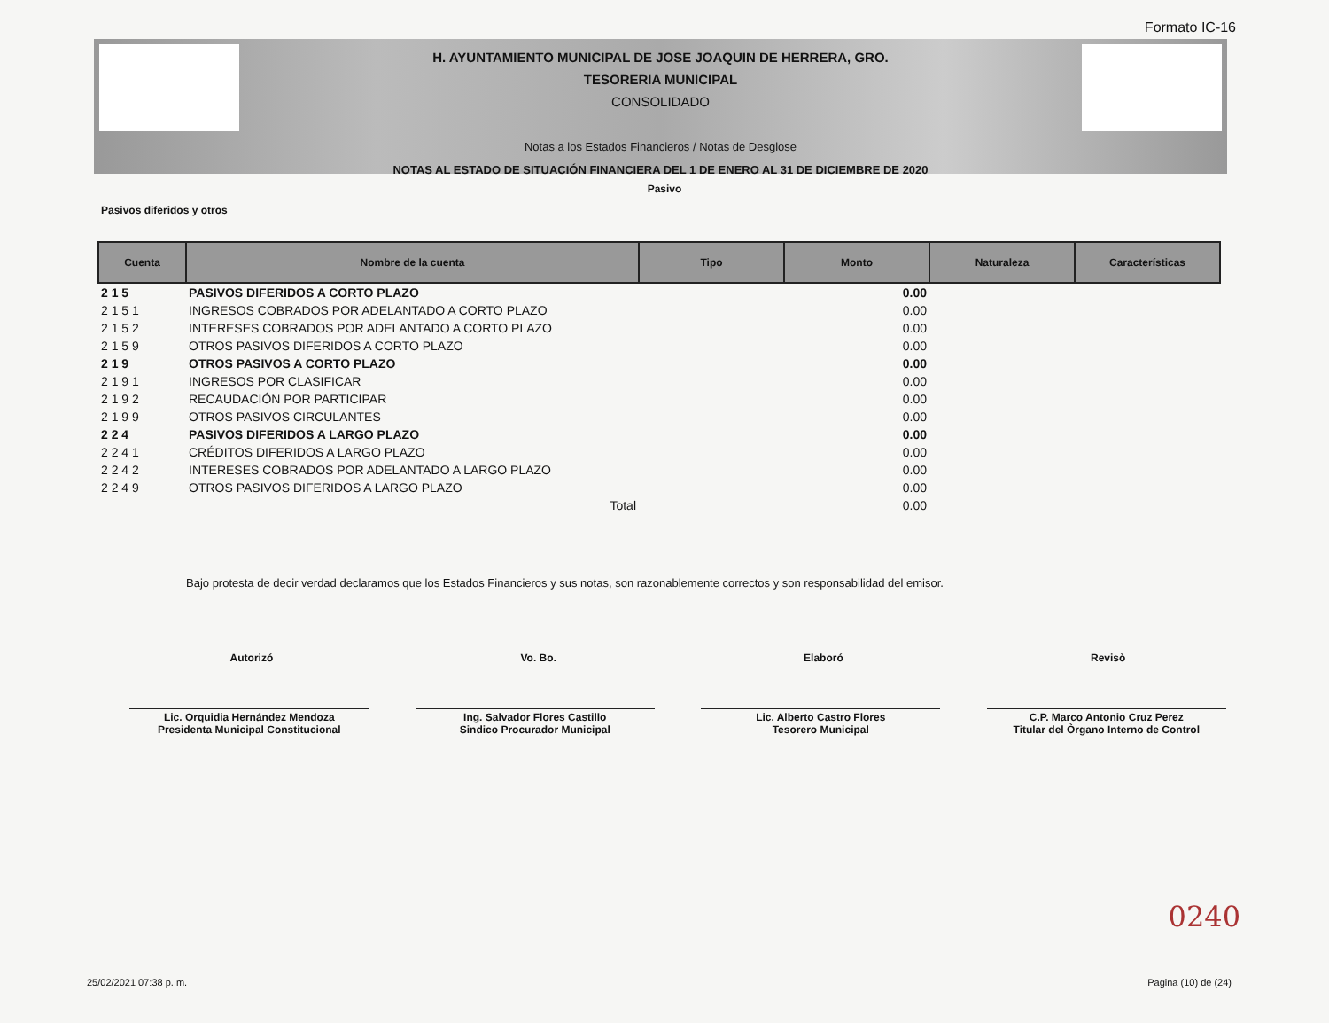Formato IC-16
H. AYUNTAMIENTO MUNICIPAL DE JOSE JOAQUIN DE HERRERA, GRO.
TESORERIA MUNICIPAL
CONSOLIDADO
Notas a los Estados Financieros / Notas de Desglose
NOTAS AL ESTADO DE SITUACIÓN FINANCIERA DEL 1 DE ENERO AL 31 DE DICIEMBRE DE 2020
Pasivo
Pasivos diferidos y otros
| Cuenta | Nombre de la cuenta | Tipo | Monto | Naturaleza | Características |
| --- | --- | --- | --- | --- | --- |
| 2 1 5 | PASIVOS DIFERIDOS A CORTO PLAZO | | 0.00 | | |
| 2 1 5 1 | INGRESOS COBRADOS POR ADELANTADO A CORTO PLAZO | | 0.00 | | |
| 2 1 5 2 | INTERESES COBRADOS POR ADELANTADO A CORTO PLAZO | | 0.00 | | |
| 2 1 5 9 | OTROS PASIVOS DIFERIDOS A CORTO PLAZO | | 0.00 | | |
| 2 1 9 | OTROS PASIVOS A CORTO PLAZO | | 0.00 | | |
| 2 1 9 1 | INGRESOS POR CLASIFICAR | | 0.00 | | |
| 2 1 9 2 | RECAUDACIÓN POR PARTICIPAR | | 0.00 | | |
| 2 1 9 9 | OTROS PASIVOS CIRCULANTES | | 0.00 | | |
| 2 2 4 | PASIVOS DIFERIDOS A LARGO PLAZO | | 0.00 | | |
| 2 2 4 1 | CRÉDITOS DIFERIDOS A LARGO PLAZO | | 0.00 | | |
| 2 2 4 2 | INTERESES COBRADOS POR ADELANTADO A LARGO PLAZO | | 0.00 | | |
| 2 2 4 9 | OTROS PASIVOS DIFERIDOS A LARGO PLAZO | | 0.00 | | |
| | Total | | 0.00 | | |
Bajo protesta de decir verdad declaramos que los Estados Financieros y sus notas, son razonablemente correctos y son responsabilidad del emisor.
Autorizó Vo. Bo. Elaboró Revisò
Lic. Orquidia Hernández Mendoza
Presidenta Municipal Constitucional
Ing. Salvador Flores Castillo
Sindico Procurador Municipal
Lic. Alberto Castro Flores
Tesorero Municipal
C.P. Marco Antonio Cruz Perez
Titular del Òrgano Interno de Control
0240
25/02/2021 07:38 p. m. Pagina (10) de (24)